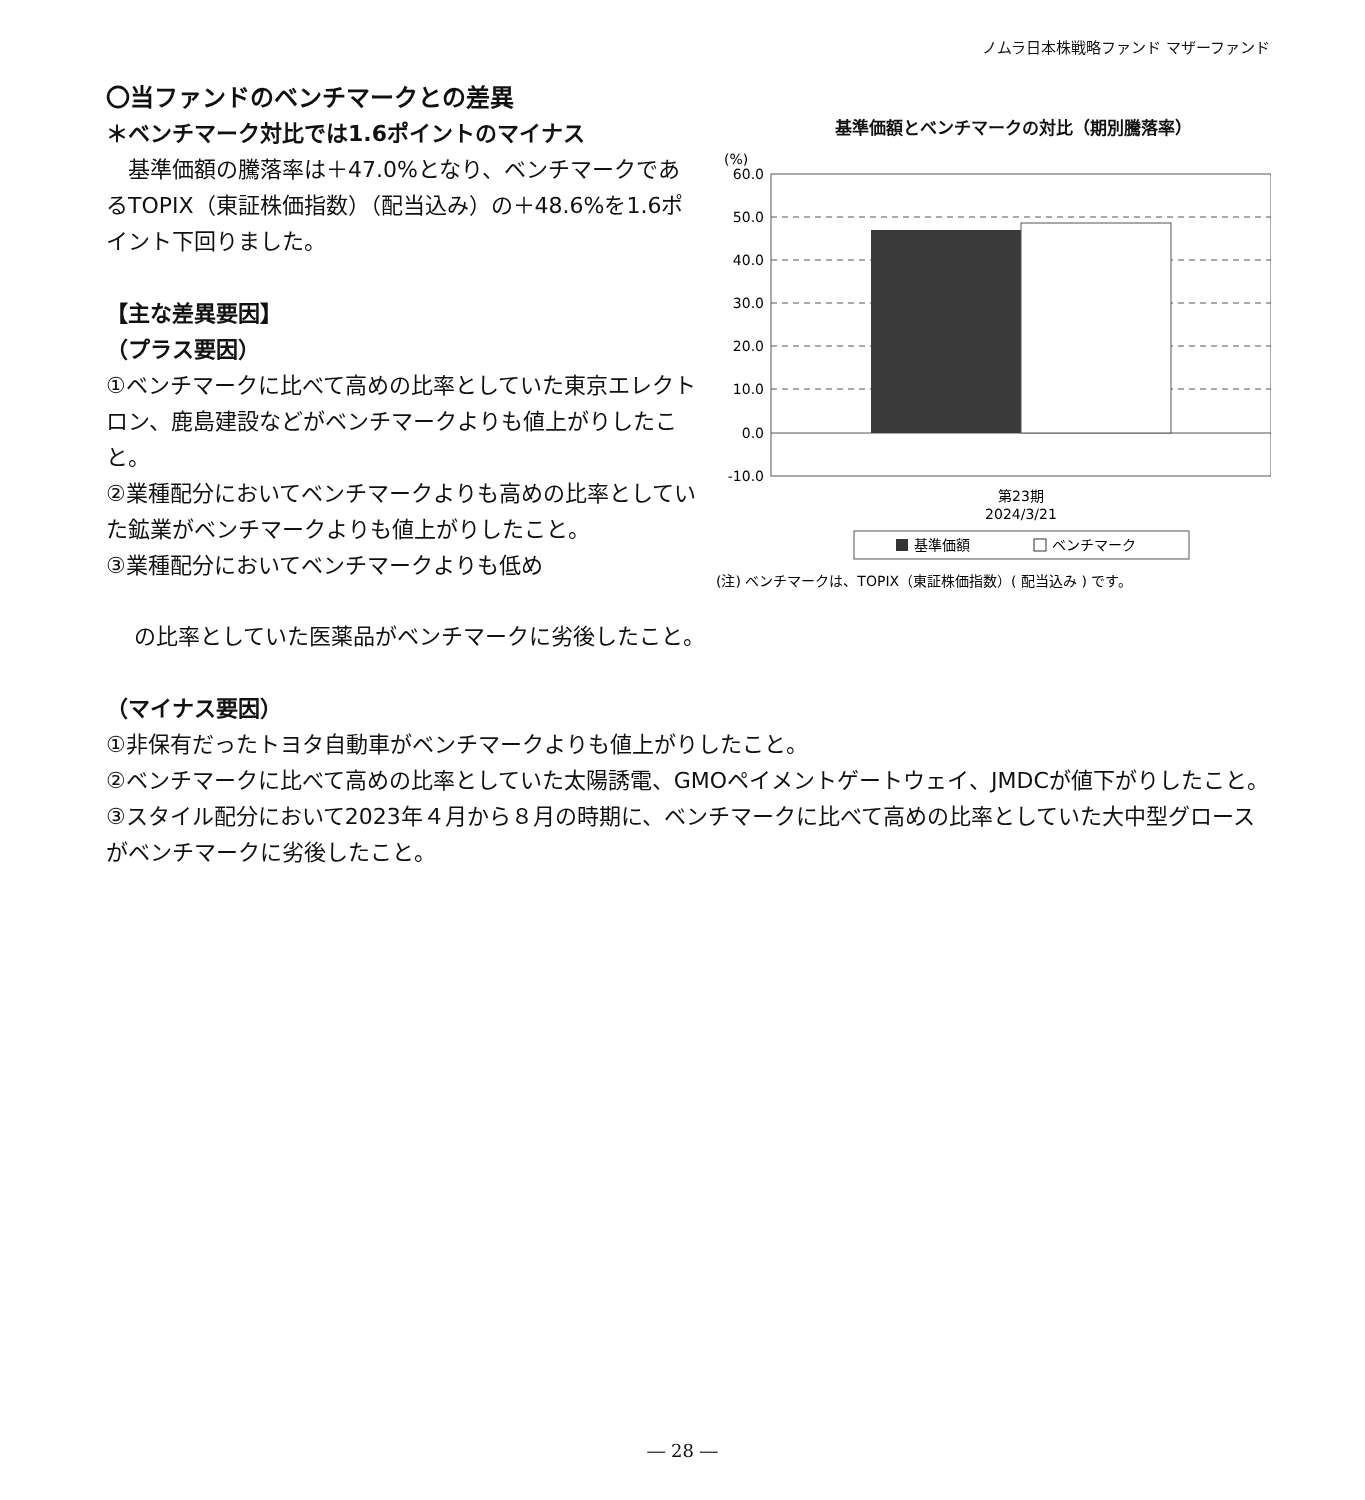ノムラ日本株戦略ファンド マザーファンド
基準価額とベンチマークの対比（期別騰落率）
(%)
60.0
50.0
40.0
30.0
20.0
10.0
0.0
-10.0
第23期
2024/3/21
基準価額
ベンチマーク
(注) ベンチマークは、TOPIX（東証株価指数）( 配当込み ) です。
〇当ファンドのベンチマークとの差異
＊ベンチマーク対比では1.6ポイントのマイナス
　基準価額の騰落率は＋47.0%となり、ベンチマークであるTOPIX（東証株価指数）（配当込み）の＋48.6%を1.6ポイント下回りました。
【主な差異要因】
（プラス要因）
①ベンチマークに比べて高めの比率としていた東京エレクトロン、鹿島建設などがベンチマークよりも値上がりしたこと。
②業種配分においてベンチマークよりも高めの比率としていた鉱業がベンチマークよりも値上がりしたこと。
③業種配分においてベンチマークよりも低め
の比率としていた医薬品がベンチマークに劣後したこと。
（マイナス要因）
①非保有だったトヨタ自動車がベンチマークよりも値上がりしたこと。
②ベンチマークに比べて高めの比率としていた太陽誘電、GMOペイメントゲートウェイ、JMDCが値下がりしたこと。
③スタイル配分において2023年４月から８月の時期に、ベンチマークに比べて高めの比率としていた大中型グロースがベンチマークに劣後したこと。
― 28 ―